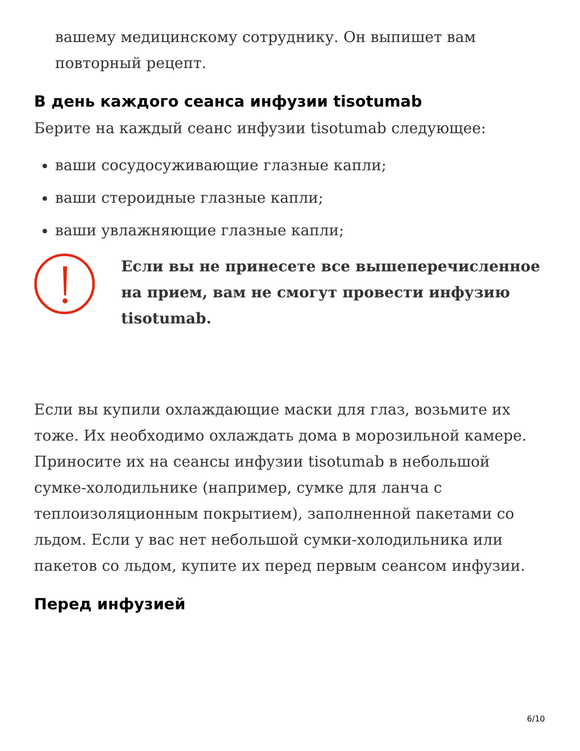вашему медицинскому сотруднику. Он выпишет вам повторный рецепт.
В день каждого сеанса инфузии tisotumab
Берите на каждый сеанс инфузии tisotumab следующее:
ваши сосудосуживающие глазные капли;
ваши стероидные глазные капли;
ваши увлажняющие глазные капли;
Если вы не принесете все вышеперечисленное на прием, вам не смогут провести инфузию tisotumab.
Если вы купили охлаждающие маски для глаз, возьмите их тоже. Их необходимо охлаждать дома в морозильной камере. Приносите их на сеансы инфузии tisotumab в небольшой сумке-холодильнике (например, сумке для ланча с теплоизоляционным покрытием), заполненной пакетами со льдом. Если у вас нет небольшой сумки-холодильника или пакетов со льдом, купите их перед первым сеансом инфузии.
Перед инфузией
6/10